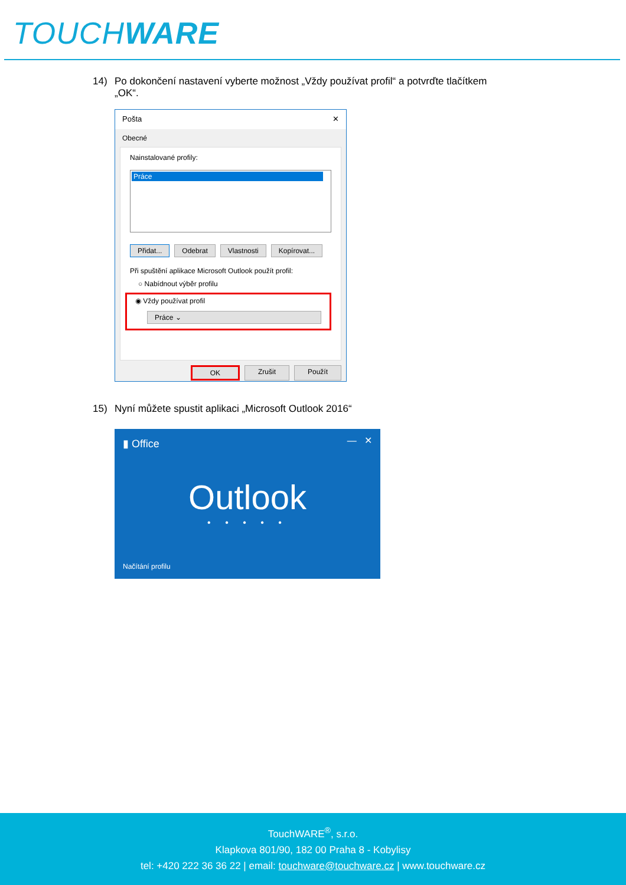TOUCHWARE
14) Po dokončení nastavení vyberte možnost „Vždy používat profil“ a potvrďte tlačítkem
„OK“.
Pošta ✕
Obecné
Nainstalované profily:
Práce
Přidat... Odebrat Vlastnosti Kopírovat...
Při spuštění aplikace Microsoft Outlook použít profil:
○ Nabídnout výběr profilu
◉ Vždy používat profil
Práce ⌄
OK Zrušit Použít
15) Nyní můžete spustit aplikaci „Microsoft Outlook 2016“
▮ Office — ✕
Outlook
• • • • •
Načítání profilu
TouchWARE<sup>®</sup>, s.r.o.
Klapkova 801/90, 182 00 Praha 8 - Kobylisy
tel: +420 222 36 36 22 | email: touchware@touchware.cz | www.touchware.cz